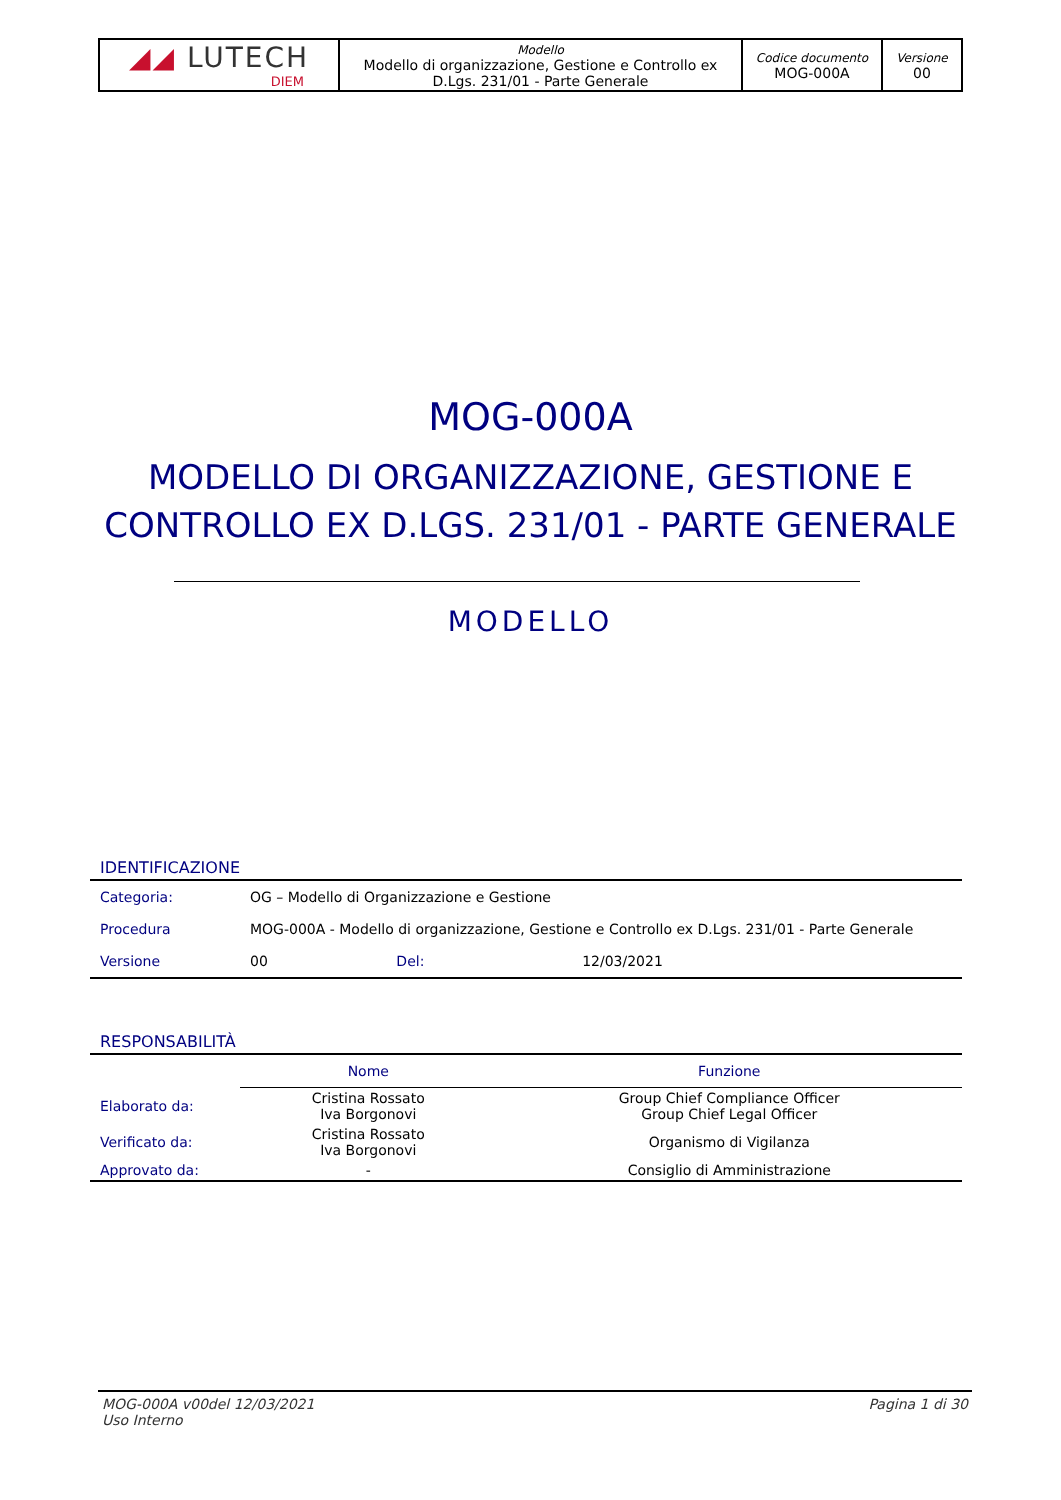| ◢◢ LUTECH DIEM | Modello Modello di organizzazione, Gestione e Controllo ex D.Lgs. 231/01 - Parte Generale | Codice documento MOG-000A | Versione 00 |
MOG-000A
MODELLO DI ORGANIZZAZIONE, GESTIONE E
CONTROLLO EX D.LGS. 231/01 - PARTE GENERALE
MODELLO
IDENTIFICAZIONE
| Categoria: | OG – Modello di Organizzazione e Gestione | | |
| Procedura | MOG-000A - Modello di organizzazione, Gestione e Controllo ex D.Lgs. 231/01 - Parte Generale | | |
| Versione | 00 | Del: | 12/03/2021 |
RESPONSABILITÀ
| | Nome | Funzione |
| --- | --- | --- |
| Elaborato da: | Cristina Rossato Iva Borgonovi | Group Chief Compliance Officer Group Chief Legal Officer |
| Verificato da: | Cristina Rossato Iva Borgonovi | Organismo di Vigilanza |
| Approvato da: | - | Consiglio di Amministrazione |
MOG-000A v00del 12/03/2021
Uso Interno
Pagina 1 di 30